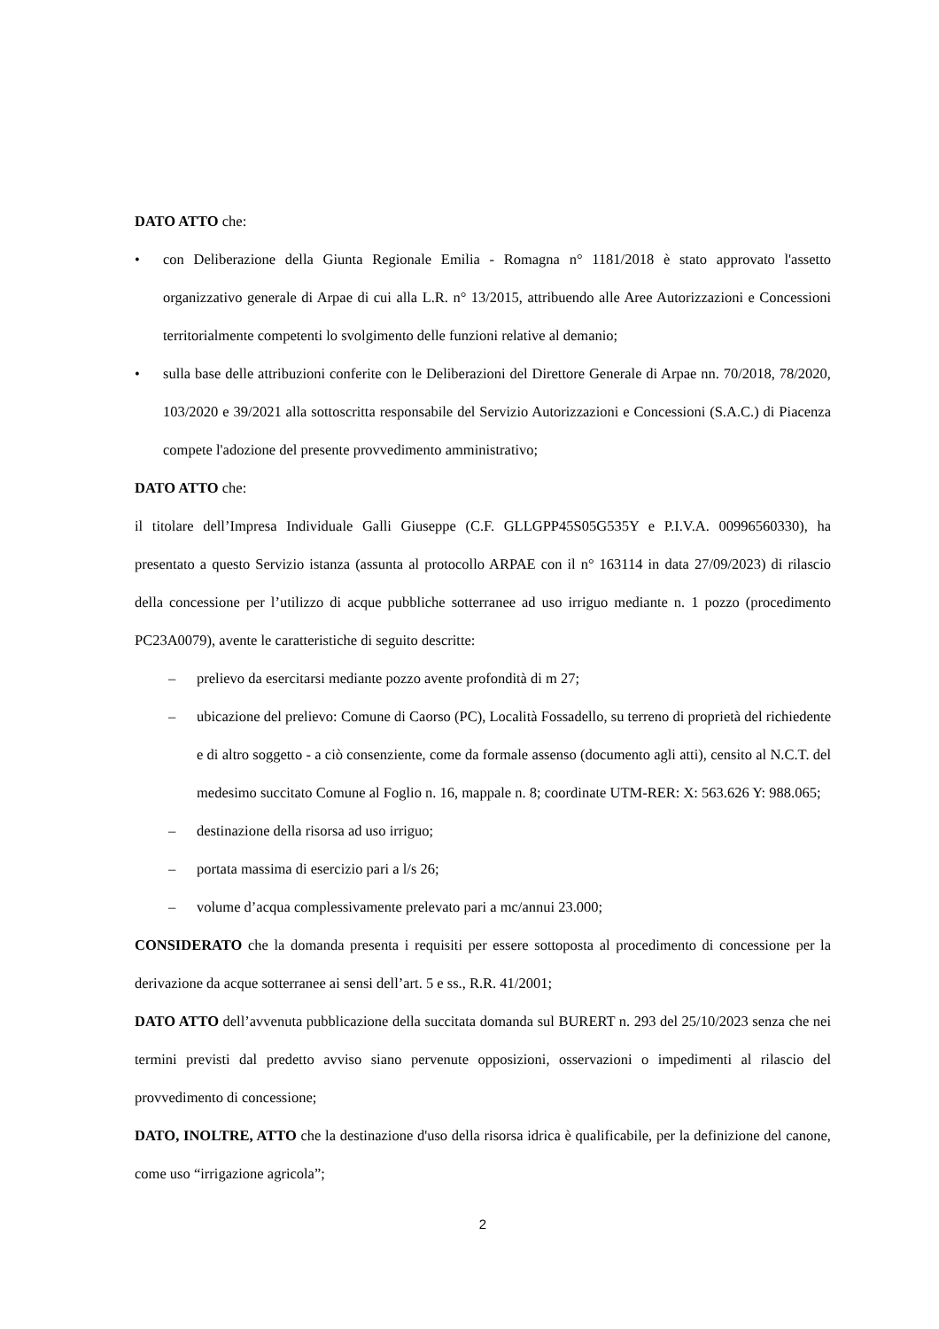DATO ATTO che:
• con Deliberazione della Giunta Regionale Emilia - Romagna n° 1181/2018 è stato approvato l'assetto organizzativo generale di Arpae di cui alla L.R. n° 13/2015, attribuendo alle Aree Autorizzazioni e Concessioni territorialmente competenti lo svolgimento delle funzioni relative al demanio;
• sulla base delle attribuzioni conferite con le Deliberazioni del Direttore Generale di Arpae nn. 70/2018, 78/2020, 103/2020 e 39/2021 alla sottoscritta responsabile del Servizio Autorizzazioni e Concessioni (S.A.C.) di Piacenza compete l'adozione del presente provvedimento amministrativo;
DATO ATTO che:
il titolare dell’Impresa Individuale Galli Giuseppe (C.F. GLLGPP45S05G535Y e P.I.V.A. 00996560330), ha presentato a questo Servizio istanza (assunta al protocollo ARPAE con il n° 163114 in data 27/09/2023) di rilascio della concessione per l’utilizzo di acque pubbliche sotterranee ad uso irriguo mediante n. 1 pozzo (procedimento PC23A0079), avente le caratteristiche di seguito descritte:
– prelievo da esercitarsi mediante pozzo avente profondità di m 27;
– ubicazione del prelievo: Comune di Caorso (PC), Località Fossadello, su terreno di proprietà del richiedente e di altro soggetto - a ciò consenziente, come da formale assenso (documento agli atti), censito al N.C.T. del medesimo succitato Comune al Foglio n. 16, mappale n. 8; coordinate UTM-RER: X: 563.626 Y: 988.065;
– destinazione della risorsa ad uso irriguo;
– portata massima di esercizio pari a l/s 26;
– volume d’acqua complessivamente prelevato pari a mc/annui 23.000;
CONSIDERATO che la domanda presenta i requisiti per essere sottoposta al procedimento di concessione per la derivazione da acque sotterranee ai sensi dell’art. 5 e ss., R.R. 41/2001;
DATO ATTO dell’avvenuta pubblicazione della succitata domanda sul BURERT n. 293 del 25/10/2023 senza che nei termini previsti dal predetto avviso siano pervenute opposizioni, osservazioni o impedimenti al rilascio del provvedimento di concessione;
DATO, INOLTRE, ATTO che la destinazione d'uso della risorsa idrica è qualificabile, per la definizione del canone, come uso “irrigazione agricola”;
2